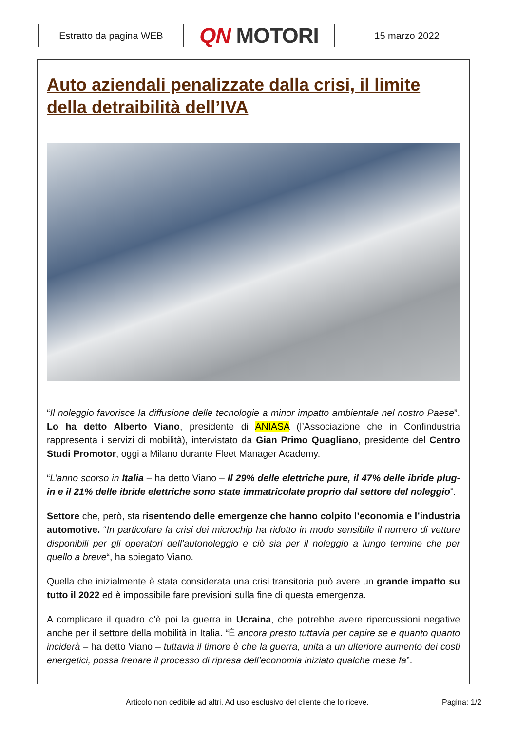Estratto da pagina WEB
QN MOTORI
15 marzo 2022
Auto aziendali penalizzate dalla crisi, il limite della detraibilità dell’IVA
“Il noleggio favorisce la diffusione delle tecnologie a minor impatto ambientale nel nostro Paese”. Lo ha detto Alberto Viano, presidente di ANIASA (l’Associazione che in Confindustria rappresenta i servizi di mobilità), intervistato da Gian Primo Quagliano, presidente del Centro Studi Promotor, oggi a Milano durante Fleet Manager Academy.
“L’anno scorso in Italia – ha detto Viano – Il 29% delle elettriche pure, il 47% delle ibride plug-in e il 21% delle ibride elettriche sono state immatricolate proprio dal settore del noleggio”.
Settore che, però, sta risentendo delle emergenze che hanno colpito l’economia e l’industria automotive. “In particolare la crisi dei microchip ha ridotto in modo sensibile il numero di vetture disponibili per gli operatori dell’autonoleggio e ciò sia per il noleggio a lungo termine che per quello a breve“, ha spiegato Viano.
Quella che inizialmente è stata considerata una crisi transitoria può avere un grande impatto su tutto il 2022 ed è impossibile fare previsioni sulla fine di questa emergenza.
A complicare il quadro c’è poi la guerra in Ucraina, che potrebbe avere ripercussioni negative anche per il settore della mobilità in Italia. “È ancora presto tuttavia per capire se e quanto quanto inciderà – ha detto Viano – tuttavia il timore è che la guerra, unita a un ulteriore aumento dei costi energetici, possa frenare il processo di ripresa dell’economia iniziato qualche mese fa”.
Articolo non cedibile ad altri. Ad uso esclusivo del cliente che lo riceve. Pagina: 1/2